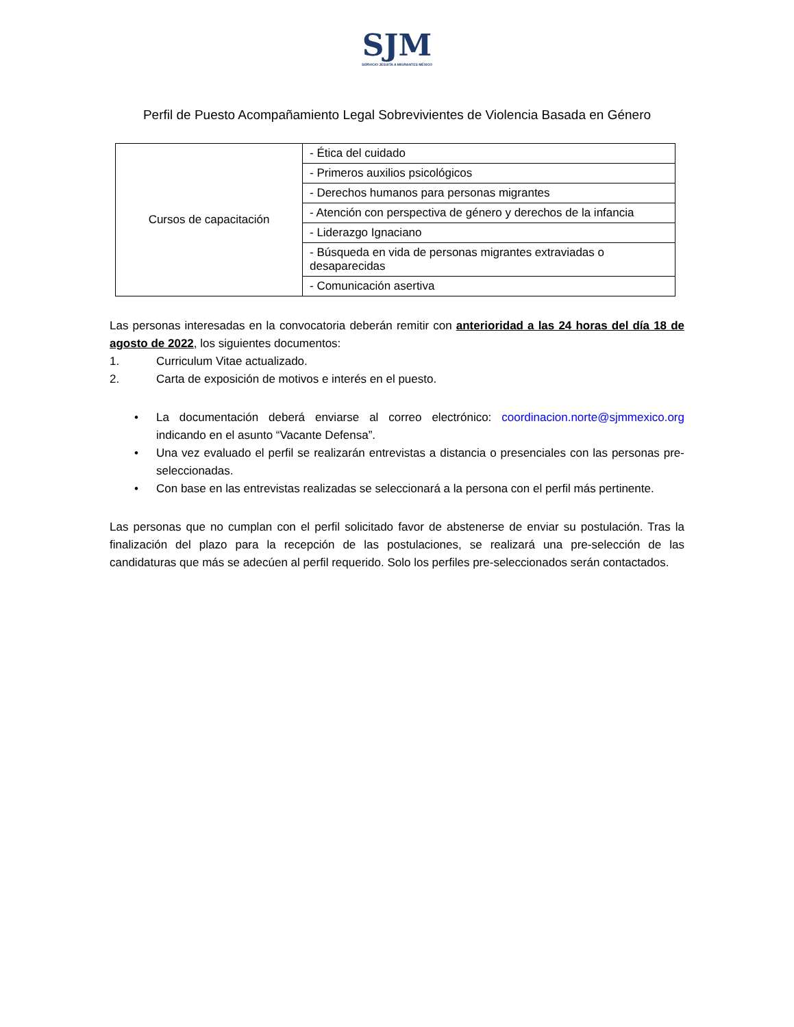SJM
SERVICIO JESUITA A MIGRANTES MÉXICO
Perfil de Puesto Acompañamiento Legal Sobrevivientes de Violencia Basada en Género
| Cursos de capacitación | - Ética del cuidado |
| | - Primeros auxilios psicológicos |
| | - Derechos humanos para personas migrantes |
| | - Atención con perspectiva de género y derechos de la infancia |
| | - Liderazgo Ignaciano |
| | - Búsqueda en vida de personas migrantes extraviadas o desaparecidas |
| | - Comunicación asertiva |
Las personas interesadas en la convocatoria deberán remitir con anterioridad a las 24 horas del día 18 de agosto de 2022, los siguientes documentos:
1. Curriculum Vitae actualizado.
2. Carta de exposición de motivos e interés en el puesto.
• La documentación deberá enviarse al correo electrónico: coordinacion.norte@sjmmexico.org indicando en el asunto “Vacante Defensa”.
• Una vez evaluado el perfil se realizarán entrevistas a distancia o presenciales con las personas pre-seleccionadas.
• Con base en las entrevistas realizadas se seleccionará a la persona con el perfil más pertinente.
Las personas que no cumplan con el perfil solicitado favor de abstenerse de enviar su postulación. Tras la finalización del plazo para la recepción de las postulaciones, se realizará una pre-selección de las candidaturas que más se adecúen al perfil requerido. Solo los perfiles pre-seleccionados serán contactados.